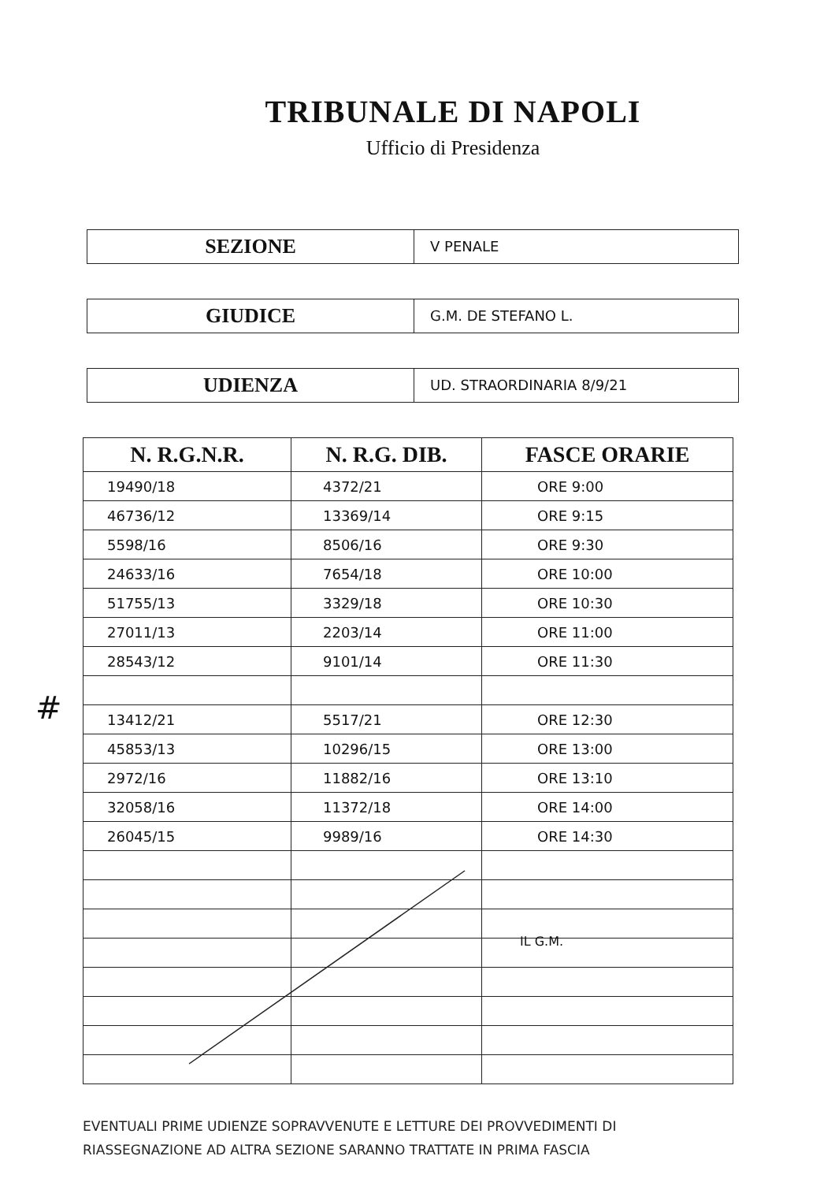TRIBUNALE DI NAPOLI
Ufficio di Presidenza
SEZIONE
V PENALE
GIUDICE
G.M. DE STEFANO L.
UDIENZA
UD. STRAORDINARIA 8/9/21
| N. R.G.N.R. | N. R.G. DIB. | FASCE ORARIE |
| --- | --- | --- |
| 19490/18 | 4372/21 | ORE 9:00 |
| 46736/12 | 13369/14 | ORE 9:15 |
| 5598/16 | 8506/16 | ORE 9:30 |
| 24633/16 | 7654/18 | ORE 10:00 |
| 51755/13 | 3329/18 | ORE 10:30 |
| 27011/13 | 2203/14 | ORE 11:00 |
| 28543/12 | 9101/14 | ORE 11:30 |
| 13412/21 | 5517/21 | ORE 12:30 |
| 45853/13 | 10296/15 | ORE 13:00 |
| 2972/16 | 11882/16 | ORE 13:10 |
| 32058/16 | 11372/18 | ORE 14:00 |
| 26045/15 | 9989/16 | ORE 14:30 |
#
IL G.M.
EVENTUALI PRIME UDIENZE SOPRAVVENUTE E LETTURE DEI PROVVEDIMENTI DI
RIASSEGNAZIONE AD ALTRA SEZIONE SARANNO TRATTATE IN PRIMA FASCIA